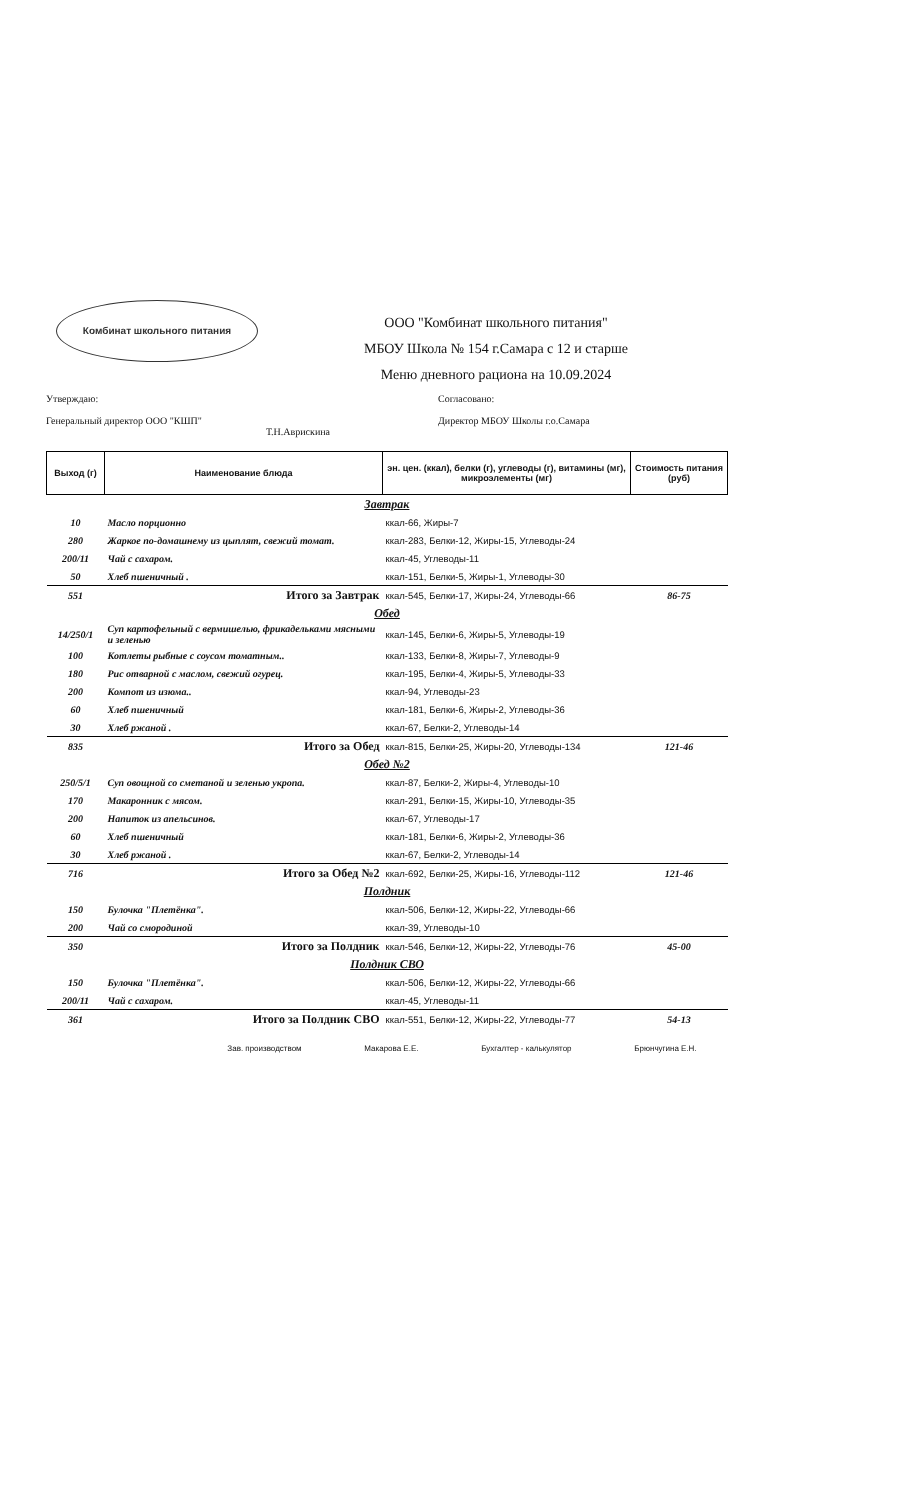Комбинат школьного питания
ООО "Комбинат школьного питания"
МБОУ Школа № 154 г.Самара с 12 и старше
Меню дневного рациона на 10.09.2024
Утверждаю:
Генеральный директор ООО "КШП"
Т.Н.Аврискина
Согласовано:
Директор МБОУ Школы г.о.Самара
| Выход (г) | Наименование блюда | эн. цен. (ккал), белки (г), углеводы (г), витамины (мг), микроэлементы (мг) | Стоимость питания (руб) |
| --- | --- | --- | --- |
| Завтрак | | | |
| 10 | Масло порционно | ккал-66, Жиры-7 | |
| 280 | Жаркое по-домашнему из цыплят, свежий томат. | ккал-283, Белки-12, Жиры-15, Углеводы-24 | |
| 200/11 | Чай с сахаром. | ккал-45, Углеводы-11 | |
| 50 | Хлеб пшеничный . | ккал-151, Белки-5, Жиры-1, Углеводы-30 | |
| 551 | Итого за Завтрак | ккал-545, Белки-17, Жиры-24, Углеводы-66 | 86-75 |
| Обед | | | |
| 14/250/1 | Суп картофельный с вермишелью, фрикадельками мясными и зеленью | ккал-145, Белки-6, Жиры-5, Углеводы-19 | |
| 100 | Котлеты рыбные с соусом томатным.. | ккал-133, Белки-8, Жиры-7, Углеводы-9 | |
| 180 | Рис отварной с маслом, свежий огурец. | ккал-195, Белки-4, Жиры-5, Углеводы-33 | |
| 200 | Компот из изюма.. | ккал-94, Углеводы-23 | |
| 60 | Хлеб пшеничный | ккал-181, Белки-6, Жиры-2, Углеводы-36 | |
| 30 | Хлеб ржаной . | ккал-67, Белки-2, Углеводы-14 | |
| 835 | Итого за Обед | ккал-815, Белки-25, Жиры-20, Углеводы-134 | 121-46 |
| Обед №2 | | | |
| 250/5/1 | Суп овощной со сметаной и зеленью укропа. | ккал-87, Белки-2, Жиры-4, Углеводы-10 | |
| 170 | Макаронник с мясом. | ккал-291, Белки-15, Жиры-10, Углеводы-35 | |
| 200 | Напиток из апельсинов. | ккал-67, Углеводы-17 | |
| 60 | Хлеб пшеничный | ккал-181, Белки-6, Жиры-2, Углеводы-36 | |
| 30 | Хлеб ржаной . | ккал-67, Белки-2, Углеводы-14 | |
| 716 | Итого за Обед №2 | ккал-692, Белки-25, Жиры-16, Углеводы-112 | 121-46 |
| Полдник | | | |
| 150 | Булочка "Плетёнка". | ккал-506, Белки-12, Жиры-22, Углеводы-66 | |
| 200 | Чай со смородиной | ккал-39, Углеводы-10 | |
| 350 | Итого за Полдник | ккал-546, Белки-12, Жиры-22, Углеводы-76 | 45-00 |
| Полдник СВО | | | |
| 150 | Булочка "Плетёнка". | ккал-506, Белки-12, Жиры-22, Углеводы-66 | |
| 200/11 | Чай с сахаром. | ккал-45, Углеводы-11 | |
| 361 | Итого за Полдник СВО | ккал-551, Белки-12, Жиры-22, Углеводы-77 | 54-13 |
Зав. производством Макарова Е.Е. Бухгалтер - калькулятор Брюнчугина Е.Н.